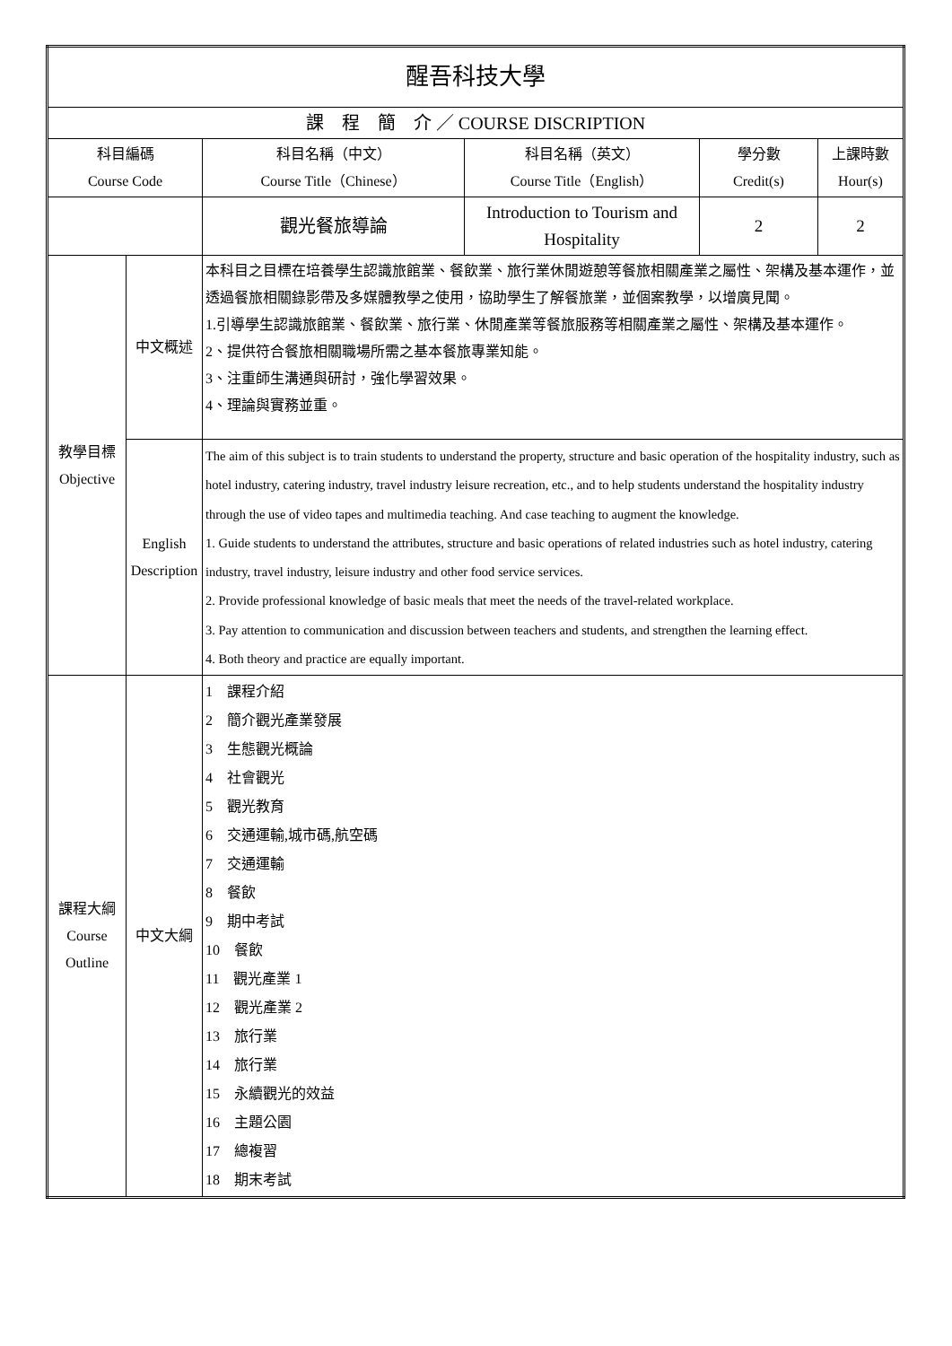| 醒吾科技大學 | | | | | |
| 課 程 簡 介 ／ COURSE DISCRIPTION | | | | | |
| 科目編碼 Course Code | | 科目名稱（中文） Course Title（Chinese） | 科目名稱（英文） Course Title（English） | 學分數 Credit(s) | 上課時數 Hour(s) |
| | | 觀光餐旅導論 | Introduction to Tourism and Hospitality | 2 | 2 |
| 教學目標 Objective | 中文概述 | 本科目之目標在培養學生認識旅館業、餐飲業、旅行業休閒遊憩等餐旅相關產業之屬性、架構及基本運作，並透過餐旅相關錄影帶及多媒體教學之使用，協助學生了解餐旅業，並個案教學，以增廣見聞。 1.引導學生認識旅館業、餐飲業、旅行業、休閒產業等餐旅服務等相關產業之屬性、架構及基本運作。 2、提供符合餐旅相關職場所需之基本餐旅專業知能。 3、注重師生溝通與研討，強化學習效果。 4、理論與實務並重。 | | | |
| | English Description | The aim of this subject is to train students to understand the property, structure and basic operation of the hospitality industry, such as hotel industry, catering industry, travel industry leisure recreation, etc., and to help students understand the hospitality industry through the use of video tapes and multimedia teaching. And case teaching to augment the knowledge. 1. Guide students to understand the attributes, structure and basic operations of related industries such as hotel industry, catering industry, travel industry, leisure industry and other food service services. 2. Provide professional knowledge of basic meals that meet the needs of the travel-related workplace. 3. Pay attention to communication and discussion between teachers and students, and strengthen the learning effect. 4. Both theory and practice are equally important. | | | |
| 課程大綱 Course Outline | 中文大綱 | 1 課程介紹 2 簡介觀光產業發展 3 生態觀光概論 4 社會觀光 5 觀光教育 6 交通運輸,城市碼,航空碼 7 交通運輸 8 餐飲 9 期中考試 10 餐飲 11 觀光產業 1 12 觀光產業 2 13 旅行業 14 旅行業 15 永續觀光的效益 16 主題公園 17 總複習 18 期末考試 | | | |